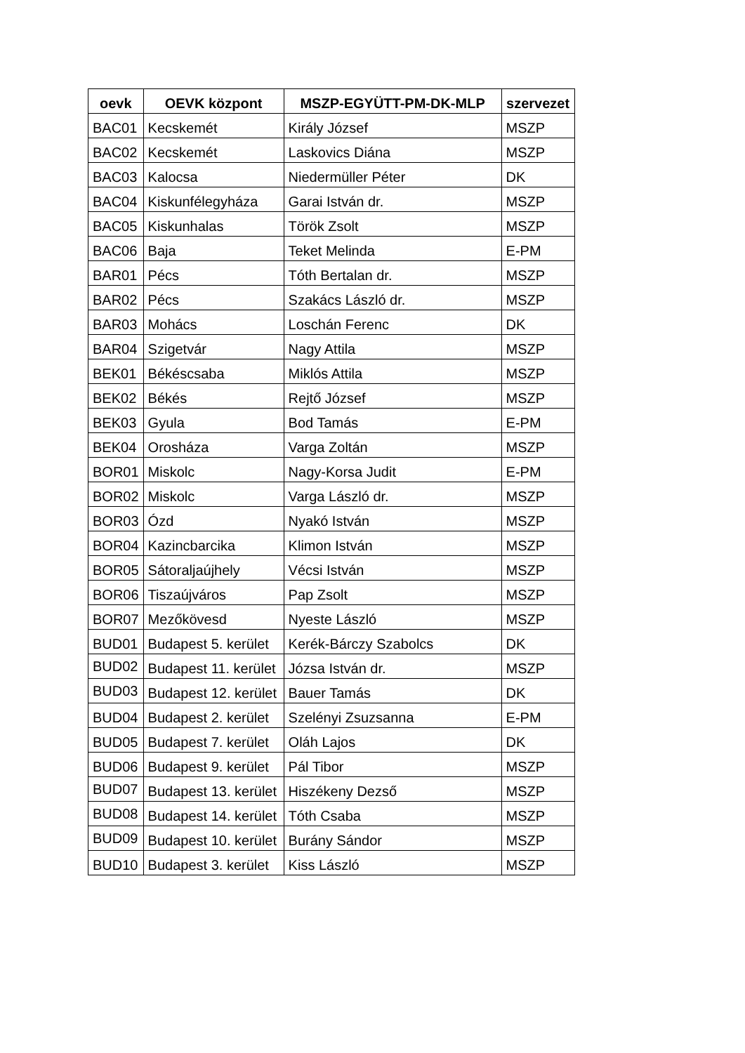| oevk | OEVK központ | MSZP-EGYÜTT-PM-DK-MLP | szervezet |
| --- | --- | --- | --- |
| BAC01 | Kecskemét | Király József | MSZP |
| BAC02 | Kecskemét | Laskovics Diána | MSZP |
| BAC03 | Kalocsa | Niedermüller Péter | DK |
| BAC04 | Kiskunfélegyháza | Garai István dr. | MSZP |
| BAC05 | Kiskunhalas | Török Zsolt | MSZP |
| BAC06 | Baja | Teket Melinda | E-PM |
| BAR01 | Pécs | Tóth Bertalan dr. | MSZP |
| BAR02 | Pécs | Szakács László dr. | MSZP |
| BAR03 | Mohács | Loschán Ferenc | DK |
| BAR04 | Szigetvár | Nagy Attila | MSZP |
| BEK01 | Békéscsaba | Miklós Attila | MSZP |
| BEK02 | Békés | Rejtő József | MSZP |
| BEK03 | Gyula | Bod Tamás | E-PM |
| BEK04 | Orosháza | Varga Zoltán | MSZP |
| BOR01 | Miskolc | Nagy-Korsa Judit | E-PM |
| BOR02 | Miskolc | Varga László dr. | MSZP |
| BOR03 | Ózd | Nyakó István | MSZP |
| BOR04 | Kazincbarcika | Klimon István | MSZP |
| BOR05 | Sátoraljaújhely | Vécsi István | MSZP |
| BOR06 | Tiszaújváros | Pap Zsolt | MSZP |
| BOR07 | Mezőkövesd | Nyeste László | MSZP |
| BUD01 | Budapest 5. kerület | Kerék-Bárczy Szabolcs | DK |
| BUD02 | Budapest 11. kerület | Józsa István dr. | MSZP |
| BUD03 | Budapest 12. kerület | Bauer Tamás | DK |
| BUD04 | Budapest 2. kerület | Szelényi Zsuzsanna | E-PM |
| BUD05 | Budapest 7. kerület | Oláh Lajos | DK |
| BUD06 | Budapest 9. kerület | Pál Tibor | MSZP |
| BUD07 | Budapest 13. kerület | Hiszékeny Dezső | MSZP |
| BUD08 | Budapest 14. kerület | Tóth Csaba | MSZP |
| BUD09 | Budapest 10. kerület | Burány Sándor | MSZP |
| BUD10 | Budapest 3. kerület | Kiss László | MSZP |